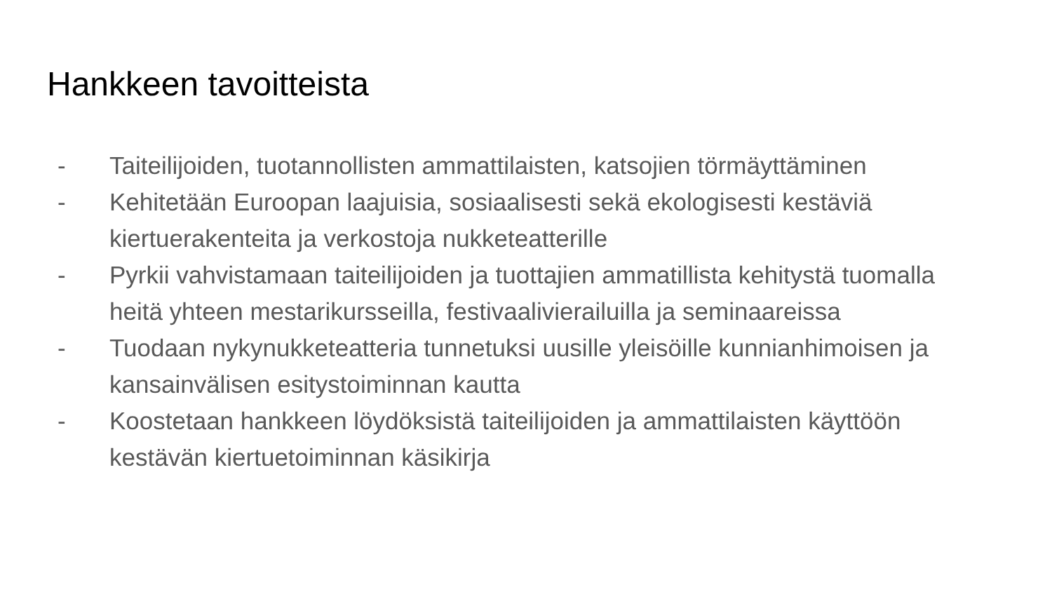Hankkeen tavoitteista
- Taiteilijoiden, tuotannollisten ammattilaisten, katsojien törmäyttäminen
- Kehitetään Euroopan laajuisia, sosiaalisesti sekä ekologisesti kestäviä kiertuerakenteita ja verkostoja nukketeatterille
- Pyrkii vahvistamaan taiteilijoiden ja tuottajien ammatillista kehitystä tuomalla heitä yhteen mestarikursseilla, festivaalivierailuilla ja seminaareissa
- Tuodaan nykynukketeatteria tunnetuksi uusille yleisöille kunnianhimoisen ja kansainvälisen esitystoiminnan kautta
- Koostetaan hankkeen löydöksistä taiteilijoiden ja ammattilaisten käyttöön kestävän kiertuetoiminnan käsikirja